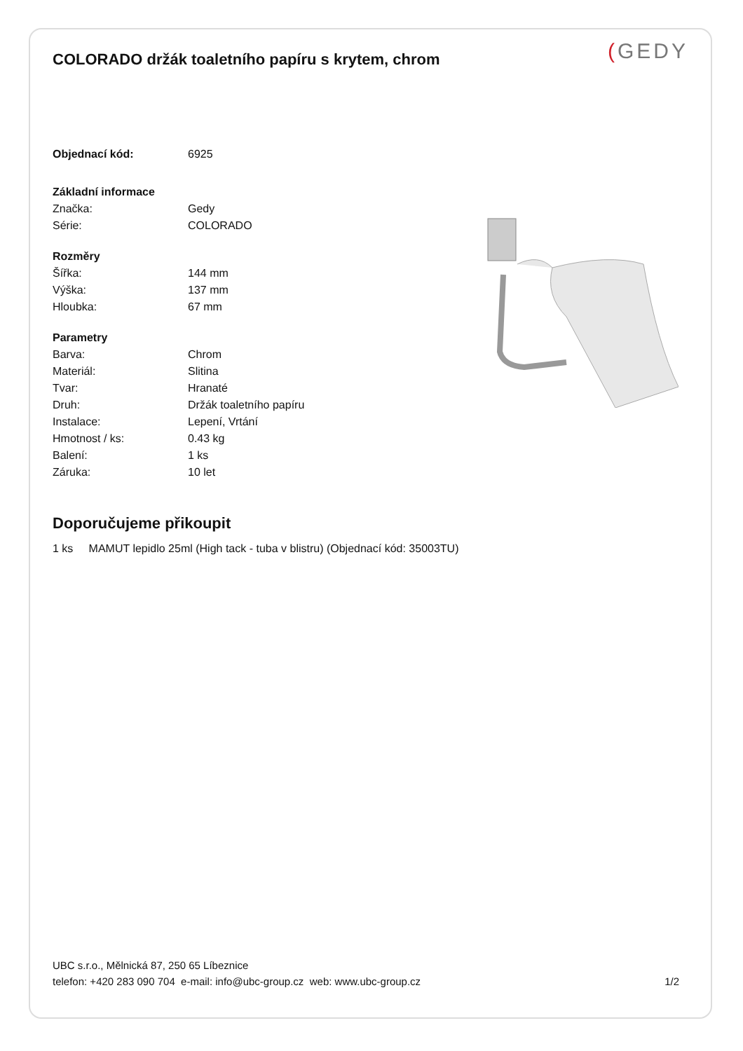(GEDY
COLORADO držák toaletního papíru s krytem, chrom
| Objednací kód: | 6925 |
| Základní informace | |
| Značka: | Gedy |
| Série: | COLORADO |
| Rozměry | |
| Šířka: | 144 mm |
| Výška: | 137 mm |
| Hloubka: | 67 mm |
| Parametry | |
| Barva: | Chrom |
| Materiál: | Slitina |
| Tvar: | Hranaté |
| Druh: | Držák toaletního papíru |
| Instalace: | Lepení, Vrtání |
| Hmotnost / ks: | 0.43 kg |
| Balení: | 1 ks |
| Záruka: | 10 let |
Doporučujeme přikoupit
1 ks MAMUT lepidlo 25ml (High tack - tuba v blistru) (Objednací kód: 35003TU)
UBC s.r.o., Mělnická 87, 250 65 Líbeznice
telefon: +420 283 090 704 e-mail: info@ubc-group.cz web: www.ubc-group.cz 1/2